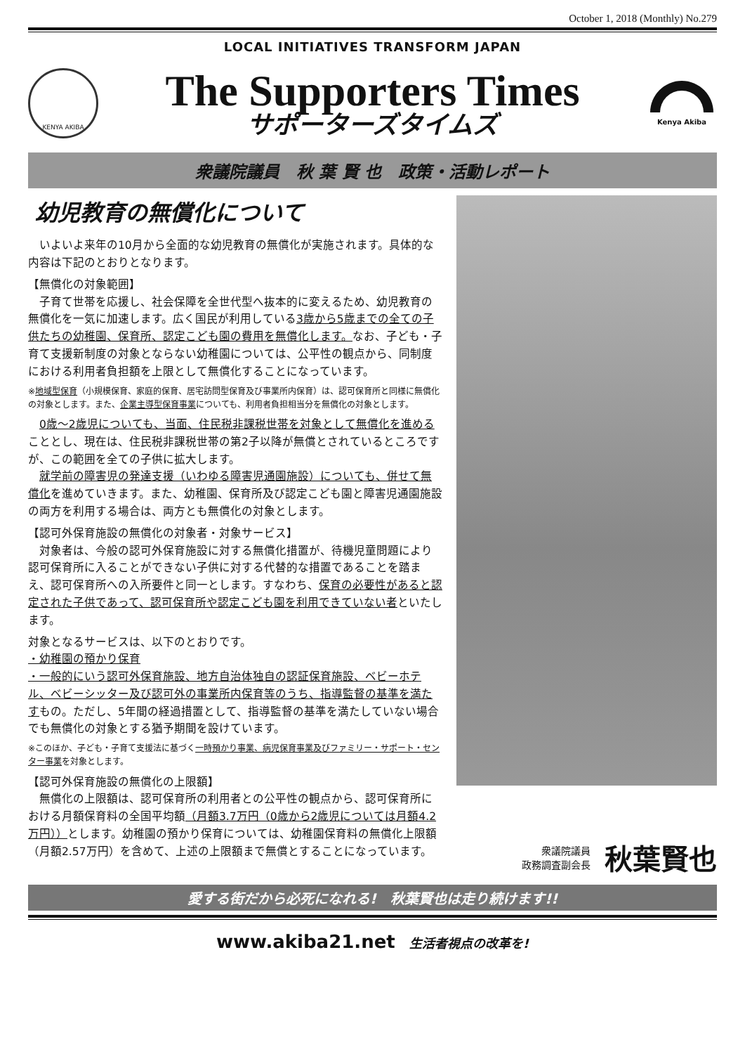October 1, 2018 (Monthly) No.279
LOCAL INITIATIVES TRANSFORM JAPAN
KENYA AKIBA
The Supporters Times
サポーターズタイムズ
Kenya Akiba
衆議院議員　秋 葉 賢 也　政策・活動レポート
幼児教育の無償化について
　いよいよ来年の10月から全面的な幼児教育の無償化が実施されます。具体的な内容は下記のとおりとなります。
【無償化の対象範囲】
　子育て世帯を応援し、社会保障を全世代型へ抜本的に変えるため、幼児教育の無償化を一気に加速します。広く国民が利用している3歳から5歳までの全ての子供たちの幼稚園、保育所、認定こども園の費用を無償化します。なお、子ども・子育て支援新制度の対象とならない幼稚園については、公平性の観点から、同制度における利用者負担額を上限として無償化することになっています。
※地域型保育（小規模保育、家庭的保育、居宅訪問型保育及び事業所内保育）は、認可保育所と同様に無償化の対象とします。また、企業主導型保育事業についても、利用者負担相当分を無償化の対象とします。
　0歳～2歳児についても、当面、住民税非課税世帯を対象として無償化を進めることとし、現在は、住民税非課税世帯の第2子以降が無償とされているところですが、この範囲を全ての子供に拡大します。
　就学前の障害児の発達支援（いわゆる障害児通園施設）についても、併せて無償化を進めていきます。また、幼稚園、保育所及び認定こども園と障害児通園施設の両方を利用する場合は、両方とも無償化の対象とします。
【認可外保育施設の無償化の対象者・対象サービス】
　対象者は、今般の認可外保育施設に対する無償化措置が、待機児童問題により認可保育所に入ることができない子供に対する代替的な措置であることを踏まえ、認可保育所への入所要件と同一とします。すなわち、保育の必要性があると認定された子供であって、認可保育所や認定こども園を利用できていない者といたします。
対象となるサービスは、以下のとおりです。
・幼稚園の預かり保育
・一般的にいう認可外保育施設、地方自治体独自の認証保育施設、ベビーホテル、ベビーシッター及び認可外の事業所内保育等のうち、指導監督の基準を満たすもの。ただし、5年間の経過措置として、指導監督の基準を満たしていない場合でも無償化の対象とする猶予期間を設けています。
※このほか、子ども・子育て支援法に基づく一時預かり事業、病児保育事業及びファミリー・サポート・センター事業を対象とします。
【認可外保育施設の無償化の上限額】
　無償化の上限額は、認可保育所の利用者との公平性の観点から、認可保育所における月額保育料の全国平均額（月額3.7万円（0歳から2歳児については月額4.2万円））とします。幼稚園の預かり保育については、幼稚園保育料の無償化上限額（月額2.57万円）を含めて、上述の上限額まで無償とすることになっています。
衆議院議員
政務調査副会長
秋葉賢也
愛する街だから必死になれる!　秋葉賢也は走り続けます!!
www.akiba21.net 生活者視点の改革を!